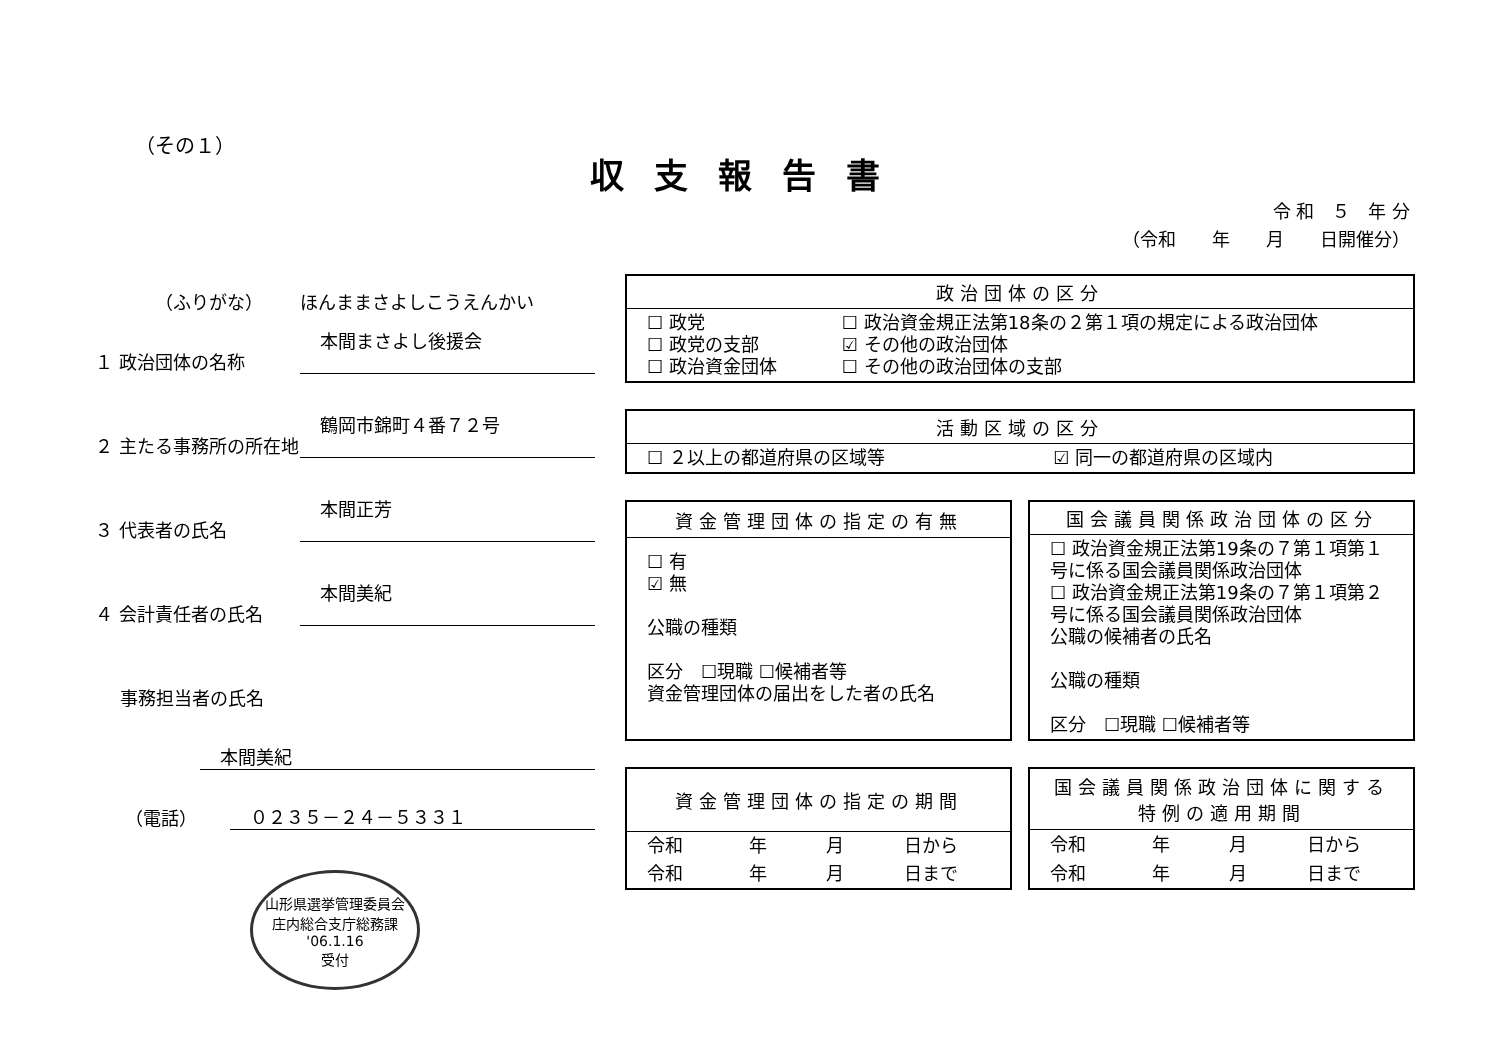（その１）
収支報告書
令 和　５　年 分
（令和　　年　　月　　日開催分）
（ふりがな）
ほんままさよしこうえんかい
１ 政治団体の名称
本間まさよし後援会
２ 主たる事務所の所在地
鶴岡市錦町４番７２号
３ 代表者の氏名
本間正芳
４ 会計責任者の氏名
本間美紀
事務担当者の氏名
本間美紀
（電話）
０２３５－２４－５３３１
| 政治団体の区分 | |
| --- | --- |
| ☐ 政党 ☐ 政党の支部 ☐ 政治資金団体 | ☐ 政治資金規正法第18条の２第１項の規定による政治団体 ☑ その他の政治団体 ☐ その他の政治団体の支部 |
| 活動区域の区分 | |
| --- | --- |
| ☐ ２以上の都道府県の区域等 | ☑ 同一の都道府県の区域内 |
| 資金管理団体の指定の有無 |
| --- |
| ☐ 有 ☑ 無 公職の種類 区分 ☐現職 ☐候補者等 資金管理団体の届出をした者の氏名 |
| 国会議員関係政治団体の区分 |
| --- |
| ☐ 政治資金規正法第19条の７第１項第１号に係る国会議員関係政治団体 ☐ 政治資金規正法第19条の７第１項第２号に係る国会議員関係政治団体 公職の候補者の氏名 公職の種類 区分 ☐現職 ☐候補者等 |
| 資金管理団体の指定の期間 | | | |
| --- | --- | --- | --- |
| 令和 | 年 | 月 | 日から |
| 令和 | 年 | 月 | 日まで |
| 国会議員関係政治団体に関する 特例の適用期間 | | | |
| --- | --- | --- | --- |
| 令和 | 年 | 月 | 日から |
| 令和 | 年 | 月 | 日まで |
山形県選挙管理委員会
庄内総合支庁総務課
'06.1.16
受付